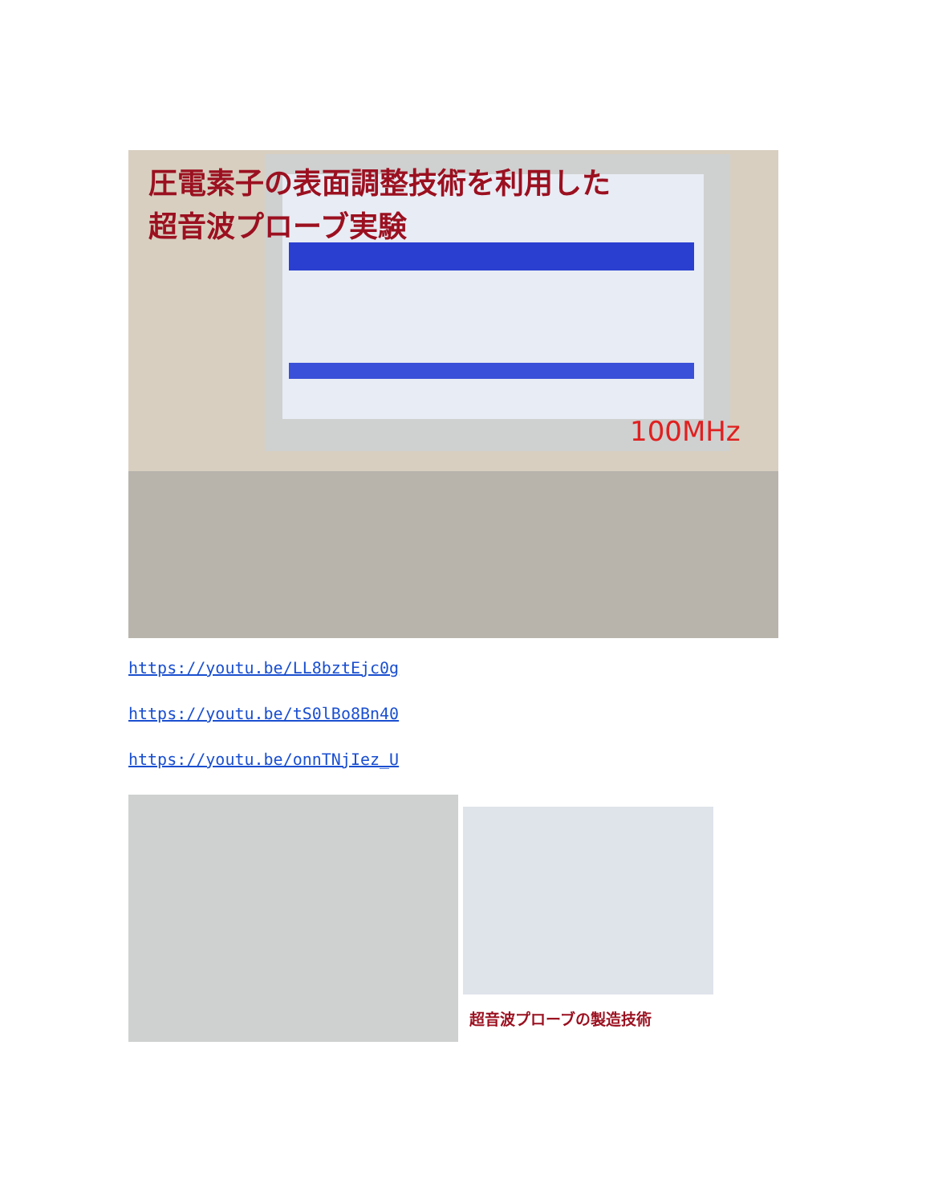圧電素子の表面調整技術を利用した
超音波プローブ実験
100MHz
https://youtu.be/LL8bztEjc0g
https://youtu.be/tS0lBo8Bn40
https://youtu.be/onnTNjIez_U
超音波プローブの製造技術